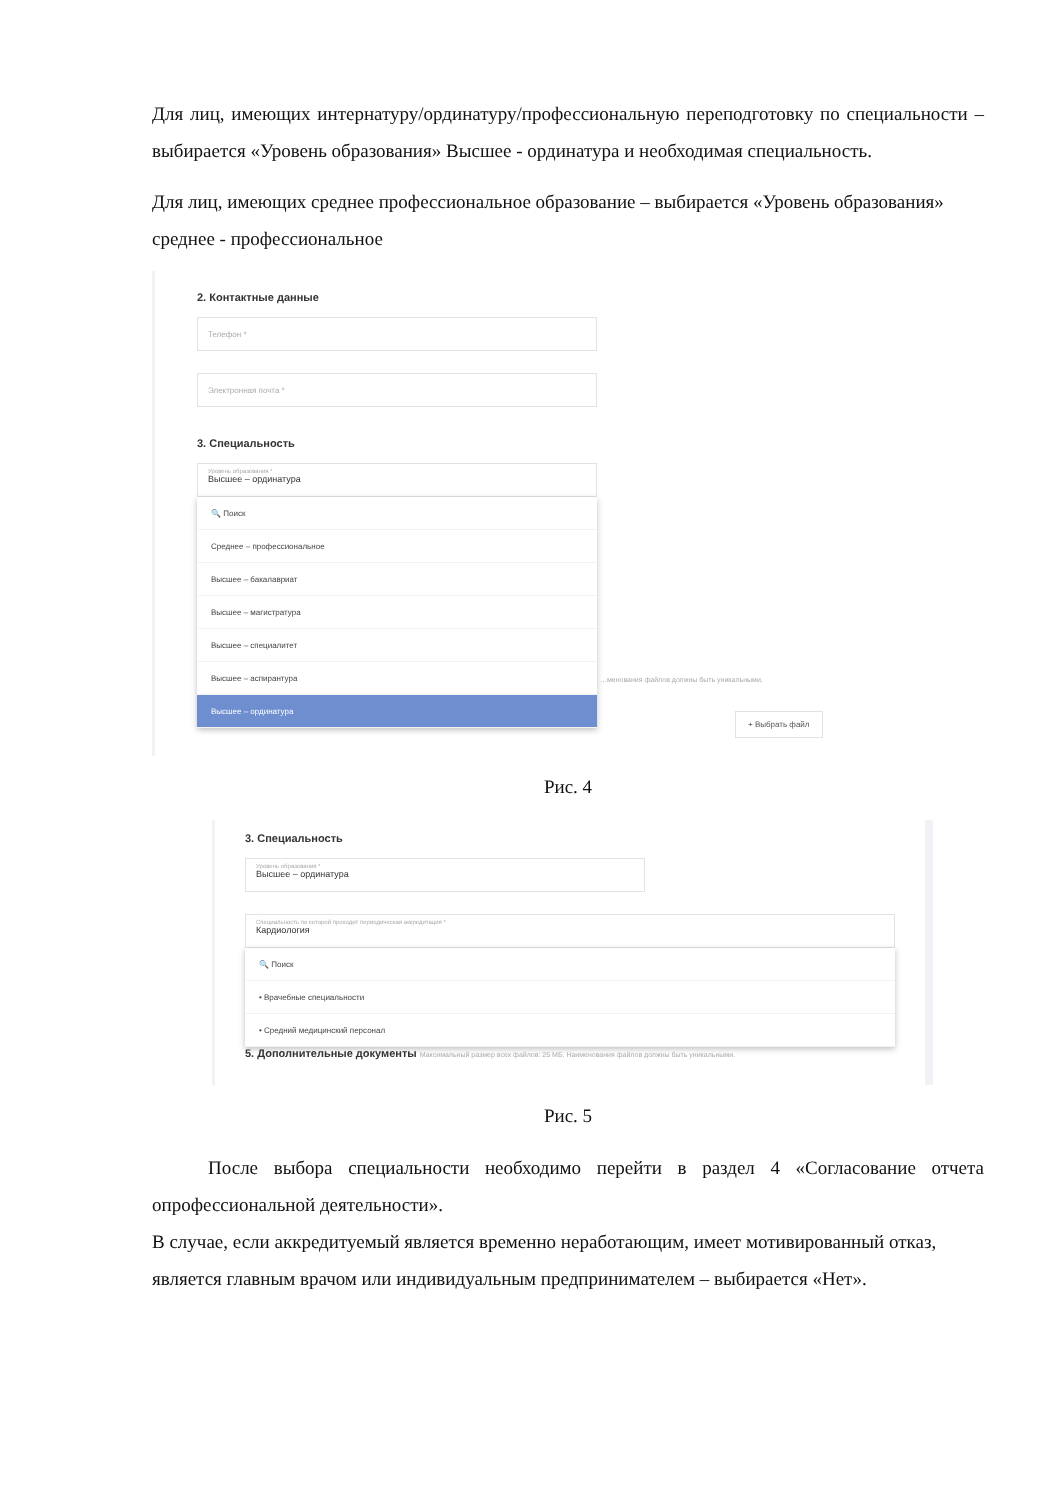Для лиц, имеющих интернатуру/ординатуру/профессиональную переподготовку по специальности – выбирается «Уровень образования» Высшее - ординатура и необходимая специальность.
Для лиц, имеющих среднее профессиональное образование – выбирается «Уровень образования» среднее - профессиональное
2. Контактные данные
Телефон *
Электронная почта *
3. Специальность
Уровень образования *
Высшее – ординатура
🔍 Поиск
Среднее – профессиональное
Высшее – бакалавриат
Высшее – магистратура
Высшее – специалитет
Высшее – аспирантура
Высшее – ординатура
…менования файлов должны быть уникальными.
+ Выбрать файл
Рис. 4
3. Специальность
Уровень образования *
Высшее – ординатура
Специальность по которой проходит периодическая аккредитация *
Кардиология
🔍 Поиск
• Врачебные специальности
• Средний медицинский персонал
5. Дополнительные документы Максимальный размер всех файлов: 25 МБ. Наименования файлов должны быть уникальными.
Рис. 5
После выбора специальности необходимо перейти в раздел 4 «Согласование отчета опрофессиональной деятельности».
В случае, если аккредитуемый является временно неработающим, имеет мотивированный отказ, является главным врачом или индивидуальным предпринимателем – выбирается «Нет».